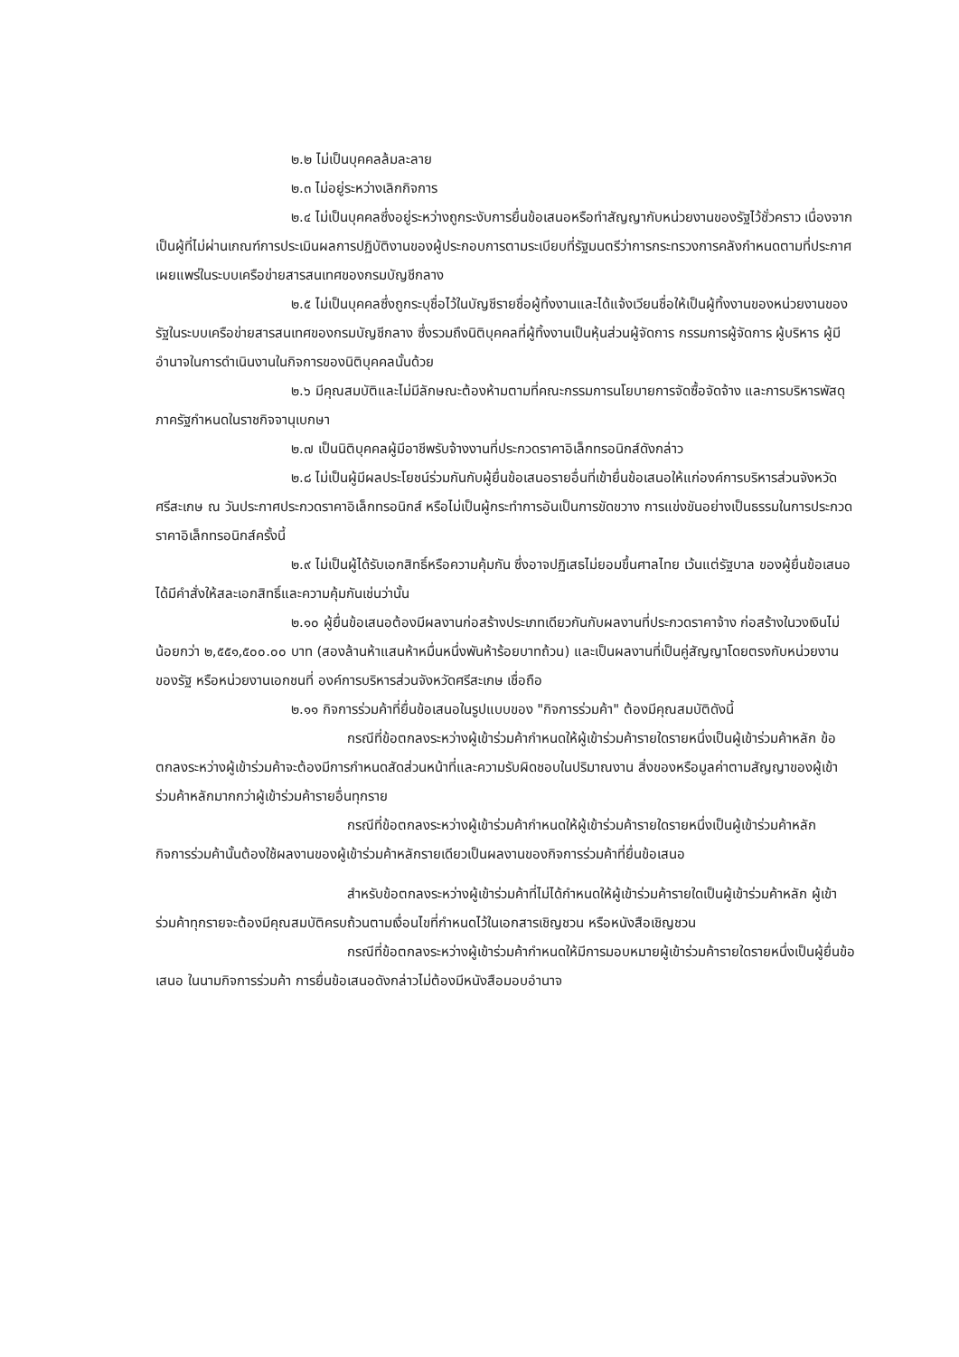๒.๒ ไม่เป็นบุคคลล้มละลาย
๒.๓ ไม่อยู่ระหว่างเลิกกิจการ
๒.๔ ไม่เป็นบุคคลซึ่งอยู่ระหว่างถูกระงับการยื่นข้อเสนอหรือทำสัญญากับหน่วยงานของรัฐไว้ชั่วคราว เนื่องจากเป็นผู้ที่ไม่ผ่านเกณฑ์การประเมินผลการปฏิบัติงานของผู้ประกอบการตามระเบียบที่รัฐมนตรีว่าการกระทรวงการคลังกำหนดตามที่ประกาศเผยแพร่ในระบบเครือข่ายสารสนเทศของกรมบัญชีกลาง
๒.๕ ไม่เป็นบุคคลซึ่งถูกระบุชื่อไว้ในบัญชีรายชื่อผู้ทิ้งงานและได้แจ้งเวียนชื่อให้เป็นผู้ทิ้งงานของหน่วยงานของรัฐในระบบเครือข่ายสารสนเทศของกรมบัญชีกลาง ซึ่งรวมถึงนิติบุคคลที่ผู้ทิ้งงานเป็นหุ้นส่วนผู้จัดการ กรรมการผู้จัดการ ผู้บริหาร ผู้มีอำนาจในการดำเนินงานในกิจการของนิติบุคคลนั้นด้วย
๒.๖ มีคุณสมบัติและไม่มีลักษณะต้องห้ามตามที่คณะกรรมการนโยบายการจัดซื้อจัดจ้าง และการบริหารพัสดุภาครัฐกำหนดในราชกิจจานุเบกษา
๒.๗ เป็นนิติบุคคลผู้มีอาชีพรับจ้างงานที่ประกวดราคาอิเล็กทรอนิกส์ดังกล่าว
๒.๘ ไม่เป็นผู้มีผลประโยชน์ร่วมกันกับผู้ยื่นข้อเสนอรายอื่นที่เข้ายื่นข้อเสนอให้แก่องค์การบริหารส่วนจังหวัดศรีสะเกษ ณ วันประกาศประกวดราคาอิเล็กทรอนิกส์ หรือไม่เป็นผู้กระทำการอันเป็นการขัดขวาง การแข่งขันอย่างเป็นธรรมในการประกวดราคาอิเล็กทรอนิกส์ครั้งนี้
๒.๙ ไม่เป็นผู้ได้รับเอกสิทธิ์หรือความคุ้มกัน ซึ่งอาจปฏิเสธไม่ยอมขึ้นศาลไทย เว้นแต่รัฐบาล ของผู้ยื่นข้อเสนอได้มีคำสั่งให้สละเอกสิทธิ์และความคุ้มกันเช่นว่านั้น
๒.๑๐ ผู้ยื่นข้อเสนอต้องมีผลงานก่อสร้างประเภทเดียวกันกับผลงานที่ประกวดราคาจ้าง ก่อสร้างในวงเงินไม่น้อยกว่า ๒,๕๕๑,๕๐๐.๐๐ บาท (สองล้านห้าแสนห้าหมื่นหนึ่งพันห้าร้อยบาทถ้วน) และเป็นผลงานที่เป็นคู่สัญญาโดยตรงกับหน่วยงานของรัฐ หรือหน่วยงานเอกชนที่ องค์การบริหารส่วนจังหวัดศรีสะเกษ เชื่อถือ
๒.๑๑ กิจการร่วมค้าที่ยื่นข้อเสนอในรูปแบบของ "กิจการร่วมค้า" ต้องมีคุณสมบัติดังนี้
กรณีที่ข้อตกลงระหว่างผู้เข้าร่วมค้ากำหนดให้ผู้เข้าร่วมค้ารายใดรายหนึ่งเป็นผู้เข้าร่วมค้าหลัก ข้อตกลงระหว่างผู้เข้าร่วมค้าจะต้องมีการกำหนดสัดส่วนหน้าที่และความรับผิดชอบในปริมาณงาน สิ่งของหรือมูลค่าตามสัญญาของผู้เข้าร่วมค้าหลักมากกว่าผู้เข้าร่วมค้ารายอื่นทุกราย
กรณีที่ข้อตกลงระหว่างผู้เข้าร่วมค้ากำหนดให้ผู้เข้าร่วมค้ารายใดรายหนึ่งเป็นผู้เข้าร่วมค้าหลัก กิจการร่วมค้านั้นต้องใช้ผลงานของผู้เข้าร่วมค้าหลักรายเดียวเป็นผลงานของกิจการร่วมค้าที่ยื่นข้อเสนอ
สำหรับข้อตกลงระหว่างผู้เข้าร่วมค้าที่ไม่ได้กำหนดให้ผู้เข้าร่วมค้ารายใดเป็นผู้เข้าร่วมค้าหลัก ผู้เข้าร่วมค้าทุกรายจะต้องมีคุณสมบัติครบถ้วนตามเงื่อนไขที่กำหนดไว้ในเอกสารเชิญชวน หรือหนังสือเชิญชวน
กรณีที่ข้อตกลงระหว่างผู้เข้าร่วมค้ากำหนดให้มีการมอบหมายผู้เข้าร่วมค้ารายใดรายหนึ่งเป็นผู้ยื่นข้อเสนอ ในนามกิจการร่วมค้า การยื่นข้อเสนอดังกล่าวไม่ต้องมีหนังสือมอบอำนาจ